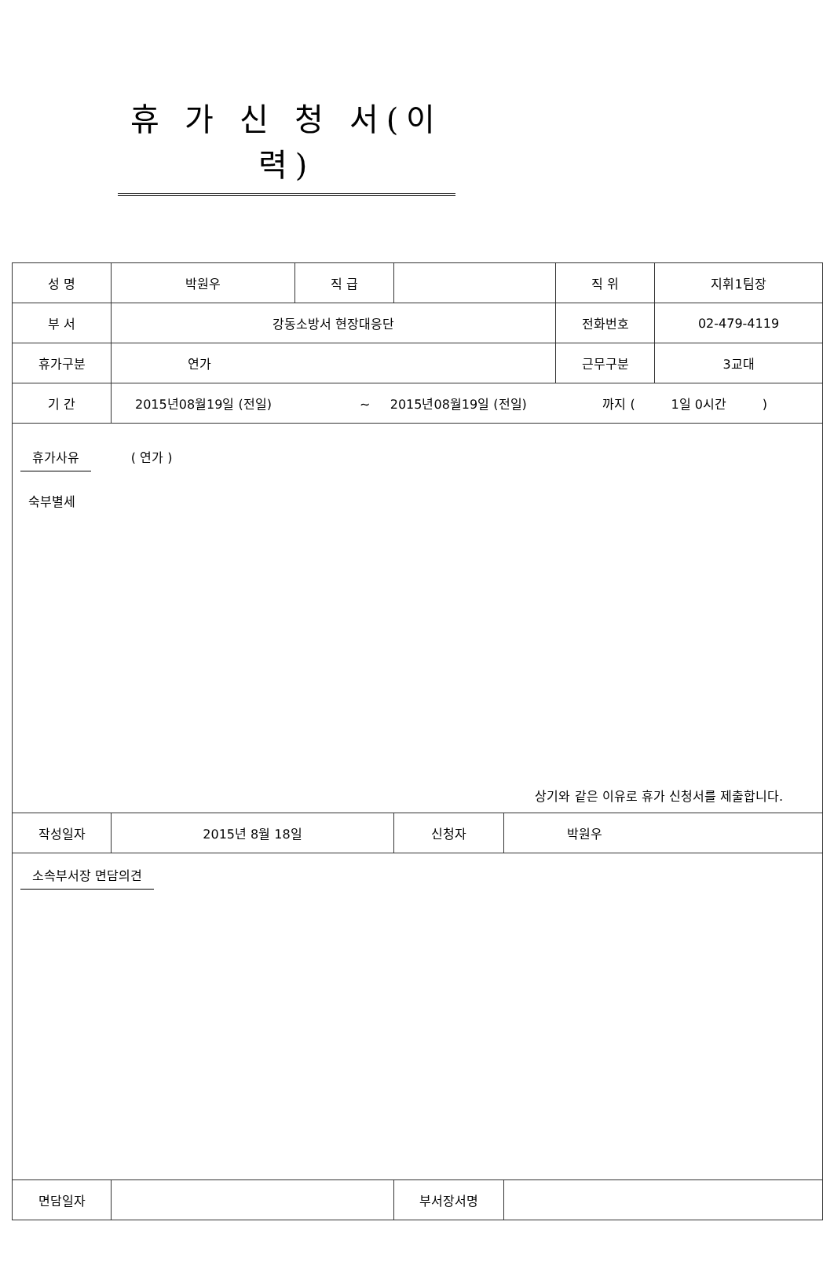휴 가 신 청 서(이력)
| 성 명 | 박원우 | 직 급 | | | 직 위 | 지휘1팀장 |
| 부 서 | 강동소방서 현장대응단 | | | | 전화번호 | 02-479-4119 |
| 휴가구분 | 연가 | | | | 근무구분 | 3교대 |
| 기 간 | 2015년08월19일 (전일) ~ 2015년08월19일 (전일) 까지 ( 1일 0시간 ) | | | | | |
| 휴가사유 ( 연가 ) 숙부별세 상기와 같은 이유로 휴가 신청서를 제출합니다. | | | | | | |
| 작성일자 | 2015년 8월 18일 | | 신청자 | 박원우 | | |
| 소속부서장 면담의견 | | | | | | |
| 면담일자 | | | 부서장서명 | | | |